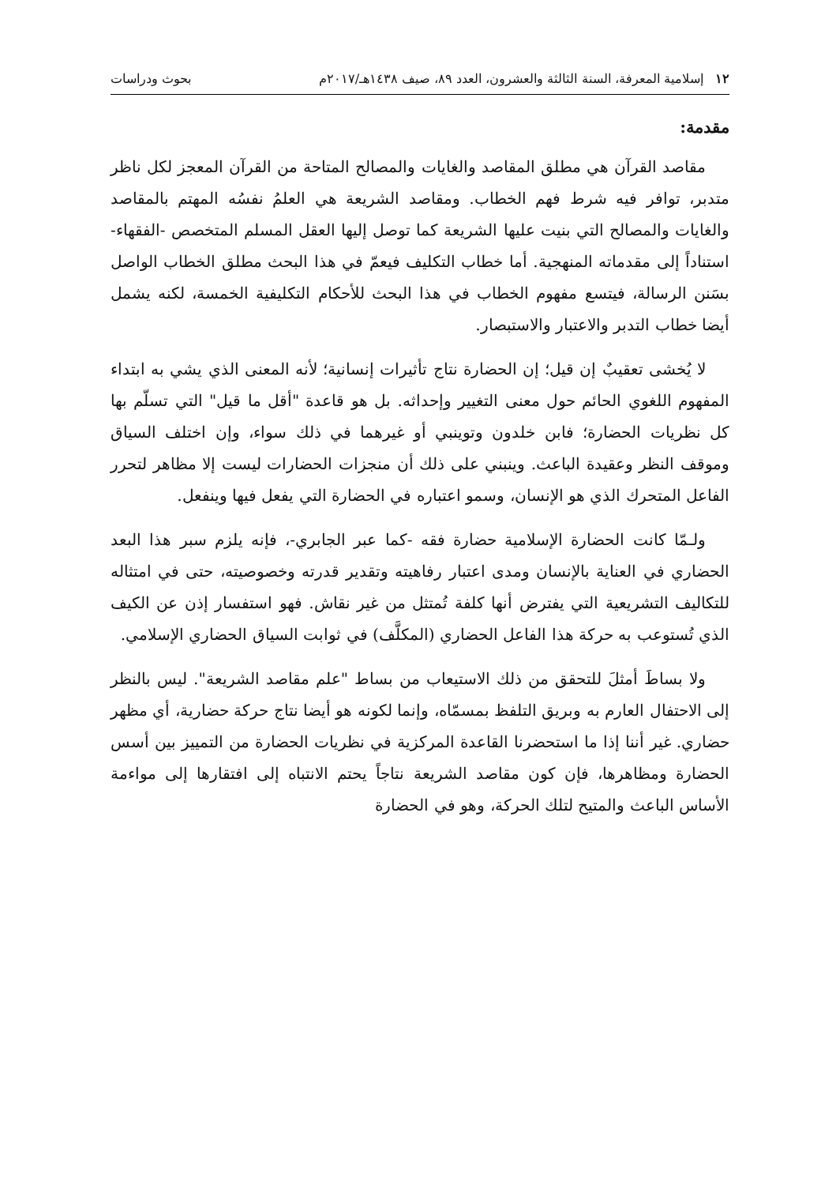١٢ إسلامية المعرفة، السنة الثالثة والعشرون، العدد ٨٩، صيف ١٤٣٨هـ/٢٠١٧م بحوث ودراسات
مقدمة:
مقاصد القرآن هي مطلق المقاصد والغايات والمصالح المتاحة من القرآن المعجز لكل ناظر متدبر، توافر فيه شرط فهم الخطاب. ومقاصد الشريعة هي العلمُ نفسُه المهتم بالمقاصد والغايات والمصالح التي بنيت عليها الشريعة كما توصل إليها العقل المسلم المتخصص -الفقهاء- استناداً إلى مقدماته المنهجية. أما خطاب التكليف فيعمّ في هذا البحث مطلق الخطاب الواصل بسَنن الرسالة، فيتسع مفهوم الخطاب في هذا البحث للأحكام التكليفية الخمسة، لكنه يشمل أيضا خطاب التدبر والاعتبار والاستبصار.
لا يُخشى تعقيبٌ إن قيل؛ إن الحضارة نتاج تأثيرات إنسانية؛ لأنه المعنى الذي يشي به ابتداء المفهوم اللغوي الحائم حول معنى التغيير وإحداثه. بل هو قاعدة "أقل ما قيل" التي تسلّم بها كل نظريات الحضارة؛ فابن خلدون وتوينبي أو غيرهما في ذلك سواء، وإن اختلف السياق وموقف النظر وعقيدة الباعث. وينبني على ذلك أن منجزات الحضارات ليست إلا مظاهر لتحرر الفاعل المتحرك الذي هو الإنسان، وسمو اعتباره في الحضارة التي يفعل فيها وينفعل.
ولـمّا كانت الحضارة الإسلامية حضارة فقه -كما عبر الجابري-، فإنه يلزم سبر هذا البعد الحضاري في العناية بالإنسان ومدى اعتبار رفاهيته وتقدير قدرته وخصوصيته، حتى في امتثاله للتكاليف التشريعية التي يفترض أنها كلفة تُمتثل من غير نقاش. فهو استفسار إذن عن الكيف الذي تُستوعب به حركة هذا الفاعل الحضاري (المكلَّف) في ثوابت السياق الحضاري الإسلامي.
ولا بساطَ أمثلَ للتحقق من ذلك الاستيعاب من بساط "علم مقاصد الشريعة". ليس بالنظر إلى الاحتفال العارم به وبريق التلفظ بمسمّاه، وإنما لكونه هو أيضا نتاج حركة حضارية، أي مظهر حضاري. غير أننا إذا ما استحضرنا القاعدة المركزية في نظريات الحضارة من التمييز بين أسس الحضارة ومظاهرها، فإن كون مقاصد الشريعة نتاجاً يحتم الانتباه إلى افتقارها إلى مواءمة الأساس الباعث والمتيح لتلك الحركة، وهو في الحضارة